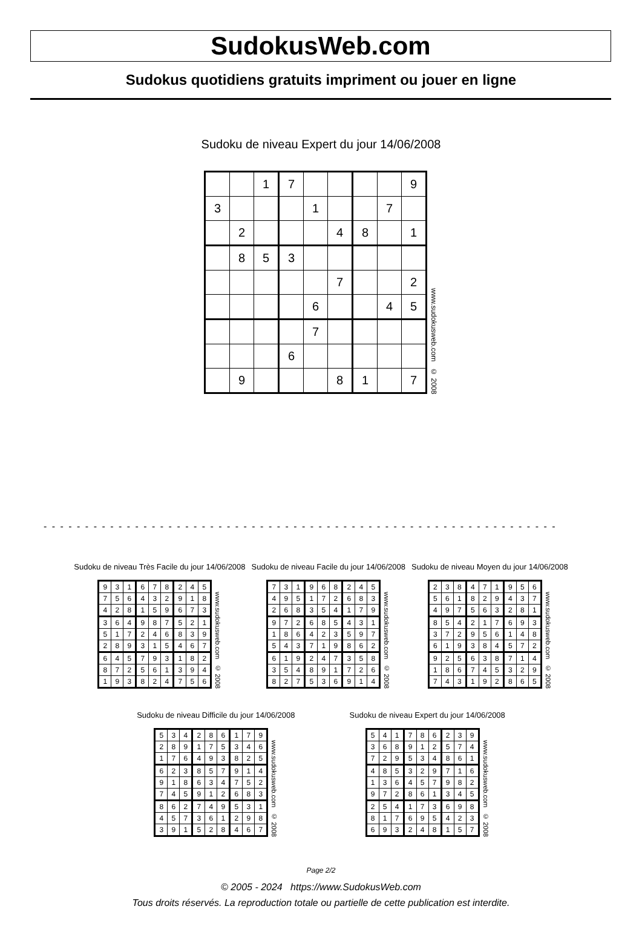SudokusWeb.com
Sudokus quotidiens gratuits impriment ou jouer en ligne
Sudoku de niveau Expert du jour 14/06/2008
| | | 1 | 7 | | | | | 9 |
| 3 | | | | 1 | | | 7 | |
| | 2 | | | | 4 | 8 | | 1 |
| | 8 | 5 | 3 | | | | | |
| | | | | | 7 | | | 2 |
| | | | | 6 | | | 4 | 5 |
| | | | | 7 | | | | |
| | | | 6 | | | | | |
| | 9 | | | | 8 | 1 | | 7 |
www.sudokusweb.com © 2008
- - - - - - - - - - - - - - - - - - - - - - - - - - - - - - - - - - - - - - - - - - - - - - - - - - - - - - - - - - - - - -
Sudoku de niveau Très Facile du jour 14/06/2008
| 9 | 3 | 1 | 6 | 7 | 8 | 2 | 4 | 5 |
| 7 | 5 | 6 | 4 | 3 | 2 | 9 | 1 | 8 |
| 4 | 2 | 8 | 1 | 5 | 9 | 6 | 7 | 3 |
| 3 | 6 | 4 | 9 | 8 | 7 | 5 | 2 | 1 |
| 5 | 1 | 7 | 2 | 4 | 6 | 8 | 3 | 9 |
| 2 | 8 | 9 | 3 | 1 | 5 | 4 | 6 | 7 |
| 6 | 4 | 5 | 7 | 9 | 3 | 1 | 8 | 2 |
| 8 | 7 | 2 | 5 | 6 | 1 | 3 | 9 | 4 |
| 1 | 9 | 3 | 8 | 2 | 4 | 7 | 5 | 6 |
www.sudokusweb.com © 2008
Sudoku de niveau Facile du jour 14/06/2008
| 7 | 3 | 1 | 9 | 6 | 8 | 2 | 4 | 5 |
| 4 | 9 | 5 | 1 | 7 | 2 | 6 | 8 | 3 |
| 2 | 6 | 8 | 3 | 5 | 4 | 1 | 7 | 9 |
| 9 | 7 | 2 | 6 | 8 | 5 | 4 | 3 | 1 |
| 1 | 8 | 6 | 4 | 2 | 3 | 5 | 9 | 7 |
| 5 | 4 | 3 | 7 | 1 | 9 | 8 | 6 | 2 |
| 6 | 1 | 9 | 2 | 4 | 7 | 3 | 5 | 8 |
| 3 | 5 | 4 | 8 | 9 | 1 | 7 | 2 | 6 |
| 8 | 2 | 7 | 5 | 3 | 6 | 9 | 1 | 4 |
www.sudokusweb.com © 2008
Sudoku de niveau Moyen du jour 14/06/2008
| 2 | 3 | 8 | 4 | 7 | 1 | 9 | 5 | 6 |
| 5 | 6 | 1 | 8 | 2 | 9 | 4 | 3 | 7 |
| 4 | 9 | 7 | 5 | 6 | 3 | 2 | 8 | 1 |
| 8 | 5 | 4 | 2 | 1 | 7 | 6 | 9 | 3 |
| 3 | 7 | 2 | 9 | 5 | 6 | 1 | 4 | 8 |
| 6 | 1 | 9 | 3 | 8 | 4 | 5 | 7 | 2 |
| 9 | 2 | 5 | 6 | 3 | 8 | 7 | 1 | 4 |
| 1 | 8 | 6 | 7 | 4 | 5 | 3 | 2 | 9 |
| 7 | 4 | 3 | 1 | 9 | 2 | 8 | 6 | 5 |
www.sudokusweb.com © 2008
Sudoku de niveau Difficile du jour 14/06/2008
| 5 | 3 | 4 | 2 | 8 | 6 | 1 | 7 | 9 |
| 2 | 8 | 9 | 1 | 7 | 5 | 3 | 4 | 6 |
| 1 | 7 | 6 | 4 | 9 | 3 | 8 | 2 | 5 |
| 6 | 2 | 3 | 8 | 5 | 7 | 9 | 1 | 4 |
| 9 | 1 | 8 | 6 | 3 | 4 | 7 | 5 | 2 |
| 7 | 4 | 5 | 9 | 1 | 2 | 6 | 8 | 3 |
| 8 | 6 | 2 | 7 | 4 | 9 | 5 | 3 | 1 |
| 4 | 5 | 7 | 3 | 6 | 1 | 2 | 9 | 8 |
| 3 | 9 | 1 | 5 | 2 | 8 | 4 | 6 | 7 |
www.sudokusweb.com © 2008
Sudoku de niveau Expert du jour 14/06/2008
| 5 | 4 | 1 | 7 | 8 | 6 | 2 | 3 | 9 |
| 3 | 6 | 8 | 9 | 1 | 2 | 5 | 7 | 4 |
| 7 | 2 | 9 | 5 | 3 | 4 | 8 | 6 | 1 |
| 4 | 8 | 5 | 3 | 2 | 9 | 7 | 1 | 6 |
| 1 | 3 | 6 | 4 | 5 | 7 | 9 | 8 | 2 |
| 9 | 7 | 2 | 8 | 6 | 1 | 3 | 4 | 5 |
| 2 | 5 | 4 | 1 | 7 | 3 | 6 | 9 | 8 |
| 8 | 1 | 7 | 6 | 9 | 5 | 4 | 2 | 3 |
| 6 | 9 | 3 | 2 | 4 | 8 | 1 | 5 | 7 |
www.sudokusweb.com © 2008
Page 2/2
© 2005 - 2024 https://www.SudokusWeb.com
Tous droits réservés. La reproduction totale ou partielle de cette publication est interdite.